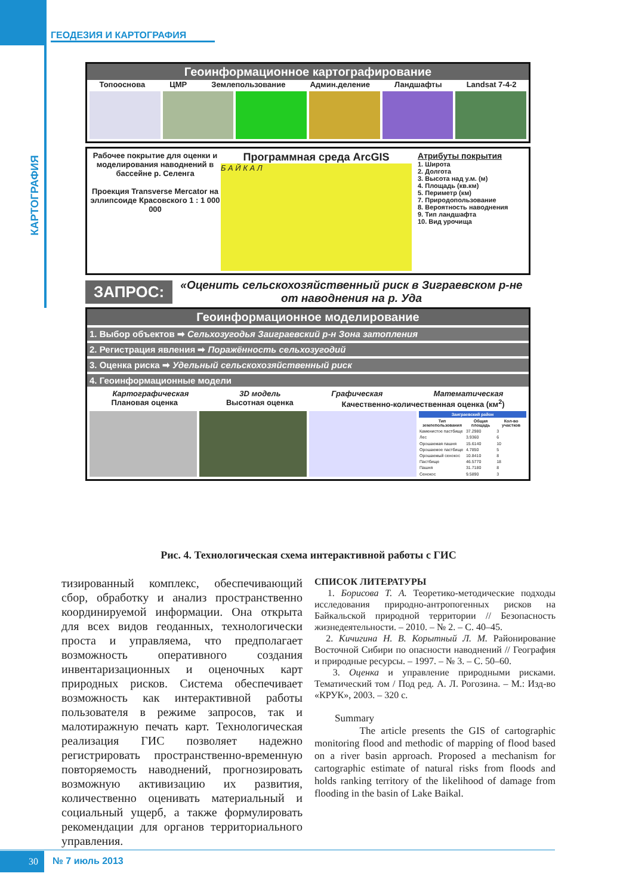ГЕОДЕЗИЯ И КАРТОГРАФИЯ
КАРТОГРАФИЯ
Геоинформационное картографирование
Топооснова ЦМР Землепользование Админ.деление Ландшафты Landsat 7-4-2
Рабочее покрытие для оценки и моделирования наводнений в бассейне р. Селенга
Проекция Transverse Mercator на эллипсоиде Красовского 1 : 1 000 000
Программная среда ArcGIS
Б А Й К А Л
Атрибуты покрытия
1. Широта
2. Долгота
3. Высота над у.м. (м)
4. Площадь (кв.км)
5. Периметр (км)
7. Природопользование
8. Вероятность наводнения
9. Тип ландшафта
10. Вид урочища
ЗАПРОС:
«Оценить сельскохозяйственный риск в Зиграевском р-не от наводнения на р. Уда
Геоинформационное моделирование
1. Выбор объектов ➡ Сельхозугодья Заиграевский р-н Зона затопления
2. Регистрация явления ➡ Поражённость сельхозугодий
3. Оценка риска ➡ Удельный сельскохозяйственный риск
4. Геоинформационные модели
Картографическая 3D модель Графическая Математическая
Плановая оценка Высотная оценка Качественно-количественная оценка (км<sup>2</sup>)
| Заиграевский район | | |
| --- | --- | --- |
| Тип землепользования | Общая площадь | Кол-во участков |
| Каменистое пастбище | 37.2980 | 3 |
| Лес | 3.9360 | 6 |
| Орошаемая пашня | 15.6140 | 10 |
| Орошаемое пастбище | 4.7850 | 5 |
| Орошаемый сенокос | 10.8410 | 8 |
| Пастбище | 46.5770 | 18 |
| Пашня | 31.7180 | 8 |
| Сенокос | 9.5890 | 3 |
Рис. 4. Технологическая схема интерактивной работы с ГИС
тизированный комплекс, обеспечивающий сбор, обработку и анализ пространственно координируемой информации. Она открыта для всех видов геоданных, технологически проста и управляема, что предполагает возможность оперативного создания инвентаризационных и оценочных карт природных рисков. Система обеспечивает возможность как интерактивной работы пользователя в режиме запросов, так и малотиражную печать карт. Технологическая реализация ГИС позволяет надежно регистрировать пространственно-временную повторяемость наводнений, прогнозировать возможную активизацию их развития, количественно оценивать материальный и социальный ущерб, а также формулировать рекомендации для органов территориального управления.
СПИСОК ЛИТЕРАТУРЫ
1. Борисова Т. А. Теоретико-методические подходы исследования природно-антропогенных рисков на Байкальской природной территории // Безопасность жизнедеятельности. – 2010. – № 2. – С. 40–45.
2. Кичигина Н. В. Корытный Л. М. Районирование Восточной Сибири по опасности наводнений // География и природные ресурсы. – 1997. – № 3. – С. 50–60.
3. Оценка и управление природными рисками. Тематический том / Под ред. А. Л. Рогозина. – М.: Изд-во «КРУК», 2003. – 320 с.
Summary
The article presents the GIS of cartographic monitoring flood and methodic of mapping of flood based on a river basin approach. Proposed a mechanism for cartographic estimate of natural risks from floods and holds ranking territory of the likelihood of damage from flooding in the basin of Lake Baikal.
30 № 7 июль 2013